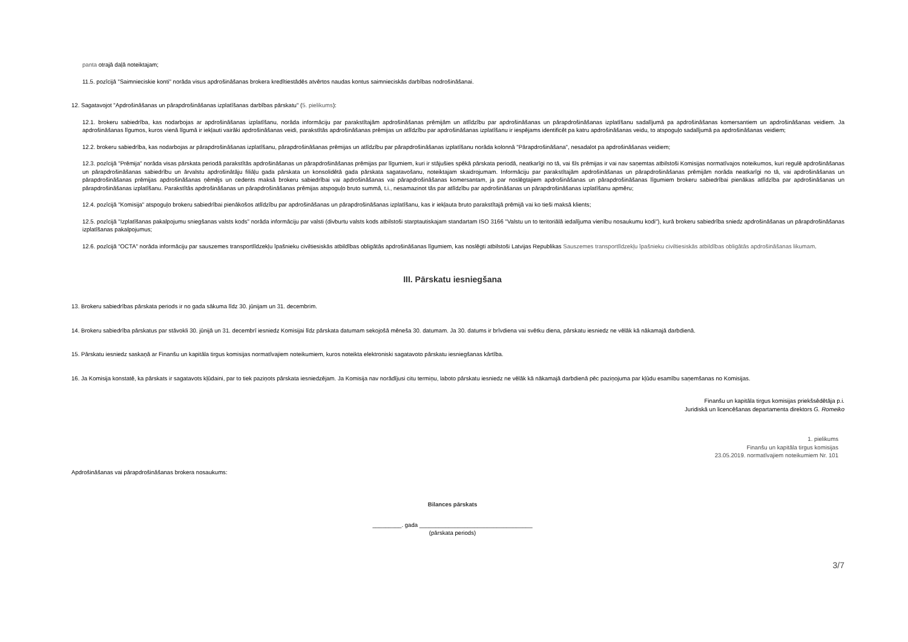panta otrajā daļā noteiktajam;
11.5. pozīcijā "Saimnieciskie konti" norāda visus apdrošināšanas brokera kredītiestādēs atvērtos naudas kontus saimnieciskās darbības nodrošināšanai.
12. Sagatavojot "Apdrošināšanas un pārapdrošināšanas izplatīšanas darbības pārskatu" (5. pielikums):
12.1. brokeru sabiedrība, kas nodarbojas ar apdrošināšanas izplatīšanu, norāda informāciju par parakstītajām apdrošināšanas prēmijām un atlīdzību par apdrošināšanas un pārapdrošināšanas izplatīšanu sadalījumā pa apdrošināšanas komersantiem un apdrošināšanas veidiem. Ja apdrošināšanas līgumos, kuros vienā līgumā ir iekļauti vairāki apdrošināšanas veidi, parakstītās apdrošināšanas prēmijas un atlīdzību par apdrošināšanas izplatīšanu ir iespējams identificēt pa katru apdrošināšanas veidu, to atspoguļo sadalījumā pa apdrošināšanas veidiem;
12.2. brokeru sabiedrība, kas nodarbojas ar pārapdrošināšanas izplatīšanu, pārapdrošināšanas prēmijas un atlīdzību par pārapdrošināšanas izplatīšanu norāda kolonnā "Pārapdrošināšana", nesadalot pa apdrošināšanas veidiem;
12.3. pozīcijā "Prēmija" norāda visas pārskata periodā parakstītās apdrošināšanas un pārapdrošināšanas prēmijas par līgumiem, kuri ir stājušies spēkā pārskata periodā, neatkarīgi no tā, vai šīs prēmijas ir vai nav saņemtas atbilstoši Komisijas normatīvajos noteikumos, kuri regulē apdrošināšanas un pārapdrošināšanas sabiedrību un ārvalstu apdrošinātāju filiāļu gada pārskata un konsolidētā gada pārskata sagatavošanu, noteiktajam skaidrojumam. Informāciju par parakstītajām apdrošināšanas un pārapdrošināšanas prēmijām norāda neatkarīgi no tā, vai apdrošināšanas un pārapdrošināšanas prēmijas apdrošināšanas ņēmējs un cedents maksā brokeru sabiedrībai vai apdrošināšanas vai pārapdrošināšanas komersantam, ja par noslēgtajiem apdrošināšanas un pārapdrošināšanas līgumiem brokeru sabiedrībai pienākas atlīdzība par apdrošināšanas un pārapdrošināšanas izplatīšanu. Parakstītās apdrošināšanas un pārapdrošināšanas prēmijas atspoguļo bruto summā, t.i., nesamazinot tās par atlīdzību par apdrošināšanas un pārapdrošināšanas izplatīšanu apmēru;
12.4. pozīcijā "Komisija" atspoguļo brokeru sabiedrībai pienākošos atlīdzību par apdrošināšanas un pārapdrošināšanas izplatīšanu, kas ir iekļauta bruto parakstītajā prēmijā vai ko tieši maksā klients;
12.5. pozīcijā "Izplatīšanas pakalpojumu sniegšanas valsts kods" norāda informāciju par valsti (divburtu valsts kods atbilstoši starptautiskajam standartam ISO 3166 "Valstu un to teritoriālā iedalījuma vienību nosaukumu kodi"), kurā brokeru sabiedrība sniedz apdrošināšanas un pārapdrošināšanas izplatīšanas pakalpojumus;
12.6. pozīcijā "OCTA" norāda informāciju par sauszemes transportlīdzekļu īpašnieku civiltiesiskās atbildības obligātās apdrošināšanas līgumiem, kas noslēgti atbilstoši Latvijas Republikas Sauszemes transportlīdzekļu īpašnieku civiltiesiskās atbildības obligātās apdrošināšanas likumam.
III. Pārskatu iesniegšana
13. Brokeru sabiedrības pārskata periods ir no gada sākuma līdz 30. jūnijam un 31. decembrim.
14. Brokeru sabiedrība pārskatus par stāvokli 30. jūnijā un 31. decembrī iesniedz Komisijai līdz pārskata datumam sekojošā mēneša 30. datumam. Ja 30. datums ir brīvdiena vai svētku diena, pārskatu iesniedz ne vēlāk kā nākamajā darbdienā.
15. Pārskatu iesniedz saskaņā ar Finanšu un kapitāla tirgus komisijas normatīvajiem noteikumiem, kuros noteikta elektroniski sagatavoto pārskatu iesniegšanas kārtība.
16. Ja Komisija konstatē, ka pārskats ir sagatavots kļūdaini, par to tiek paziņots pārskata iesniedzējam. Ja Komisija nav norādījusi citu termiņu, laboto pārskatu iesniedz ne vēlāk kā nākamajā darbdienā pēc paziņojuma par kļūdu esamību saņemšanas no Komisijas.
Finanšu un kapitāla tirgus komisijas priekšsēdētāja p.i.
Juridiskā un licencēšanas departamenta direktors G. Romeiko
1. pielikums
Finanšu un kapitāla tirgus komisijas
23.05.2019. normatīvajiem noteikumiem Nr. 101
Apdrošināšanas vai pārapdrošināšanas brokera nosaukums:
Bilances pārskats
_________. gada ___________________________________
(pārskata periods)
3/7